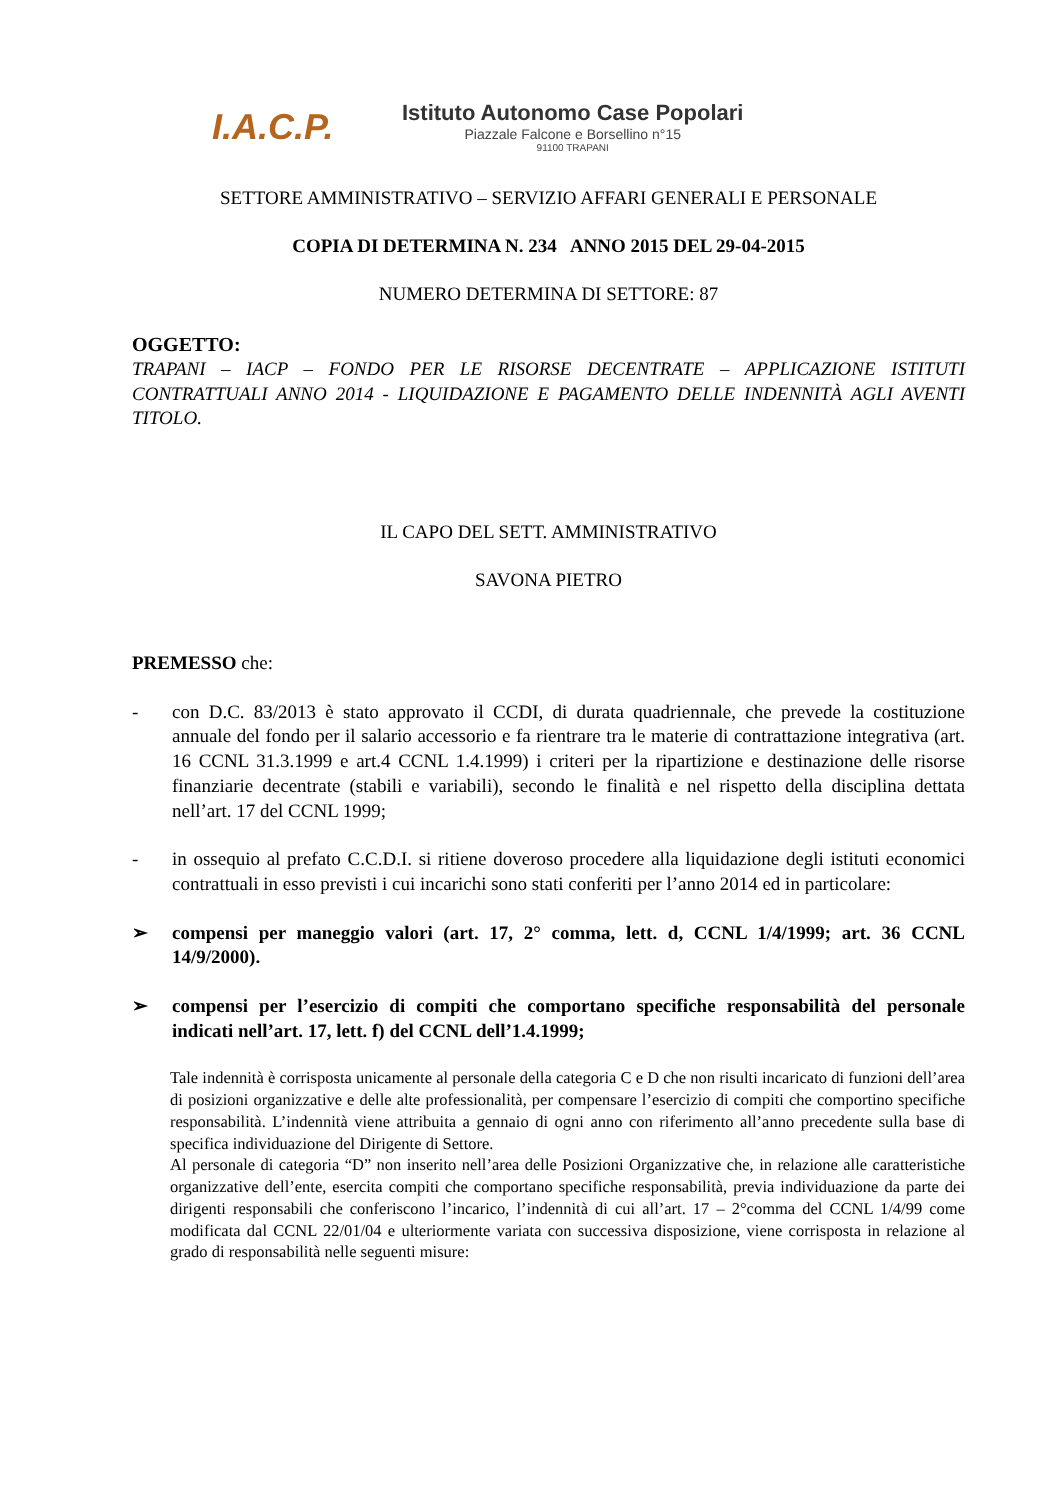I.A.C.P.
Istituto Autonomo Case Popolari
Piazzale Falcone e Borsellino n°15
91100 TRAPANI
SETTORE AMMINISTRATIVO – SERVIZIO AFFARI GENERALI E PERSONALE
COPIA DI DETERMINA N. 234 ANNO 2015 DEL 29-04-2015
NUMERO DETERMINA DI SETTORE: 87
OGGETTO:
TRAPANI – IACP – FONDO PER LE RISORSE DECENTRATE – APPLICAZIONE ISTITUTI CONTRATTUALI ANNO 2014 - LIQUIDAZIONE E PAGAMENTO DELLE INDENNITÀ AGLI AVENTI TITOLO.
IL CAPO DEL SETT. AMMINISTRATIVO
SAVONA PIETRO
PREMESSO che:
- con D.C. 83/2013 è stato approvato il CCDI, di durata quadriennale, che prevede la costituzione annuale del fondo per il salario accessorio e fa rientrare tra le materie di contrattazione integrativa (art. 16 CCNL 31.3.1999 e art.4 CCNL 1.4.1999) i criteri per la ripartizione e destinazione delle risorse finanziarie decentrate (stabili e variabili), secondo le finalità e nel rispetto della disciplina dettata nell’art. 17 del CCNL 1999;
- in ossequio al prefato C.C.D.I. si ritiene doveroso procedere alla liquidazione degli istituti economici contrattuali in esso previsti i cui incarichi sono stati conferiti per l’anno 2014 ed in particolare:
➢ compensi per maneggio valori (art. 17, 2° comma, lett. d, CCNL 1/4/1999; art. 36 CCNL 14/9/2000).
➢ compensi per l’esercizio di compiti che comportano specifiche responsabilità del personale indicati nell’art. 17, lett. f) del CCNL dell’1.4.1999;
Tale indennità è corrisposta unicamente al personale della categoria C e D che non risulti incaricato di funzioni dell’area di posizioni organizzative e delle alte professionalità, per compensare l’esercizio di compiti che comportino specifiche responsabilità. L’indennità viene attribuita a gennaio di ogni anno con riferimento all’anno precedente sulla base di specifica individuazione del Dirigente di Settore.
Al personale di categoria “D” non inserito nell’area delle Posizioni Organizzative che, in relazione alle caratteristiche organizzative dell’ente, esercita compiti che comportano specifiche responsabilità, previa individuazione da parte dei dirigenti responsabili che conferiscono l’incarico, l’indennità di cui all’art. 17 – 2°comma del CCNL 1/4/99 come modificata dal CCNL 22/01/04 e ulteriormente variata con successiva disposizione, viene corrisposta in relazione al grado di responsabilità nelle seguenti misure: